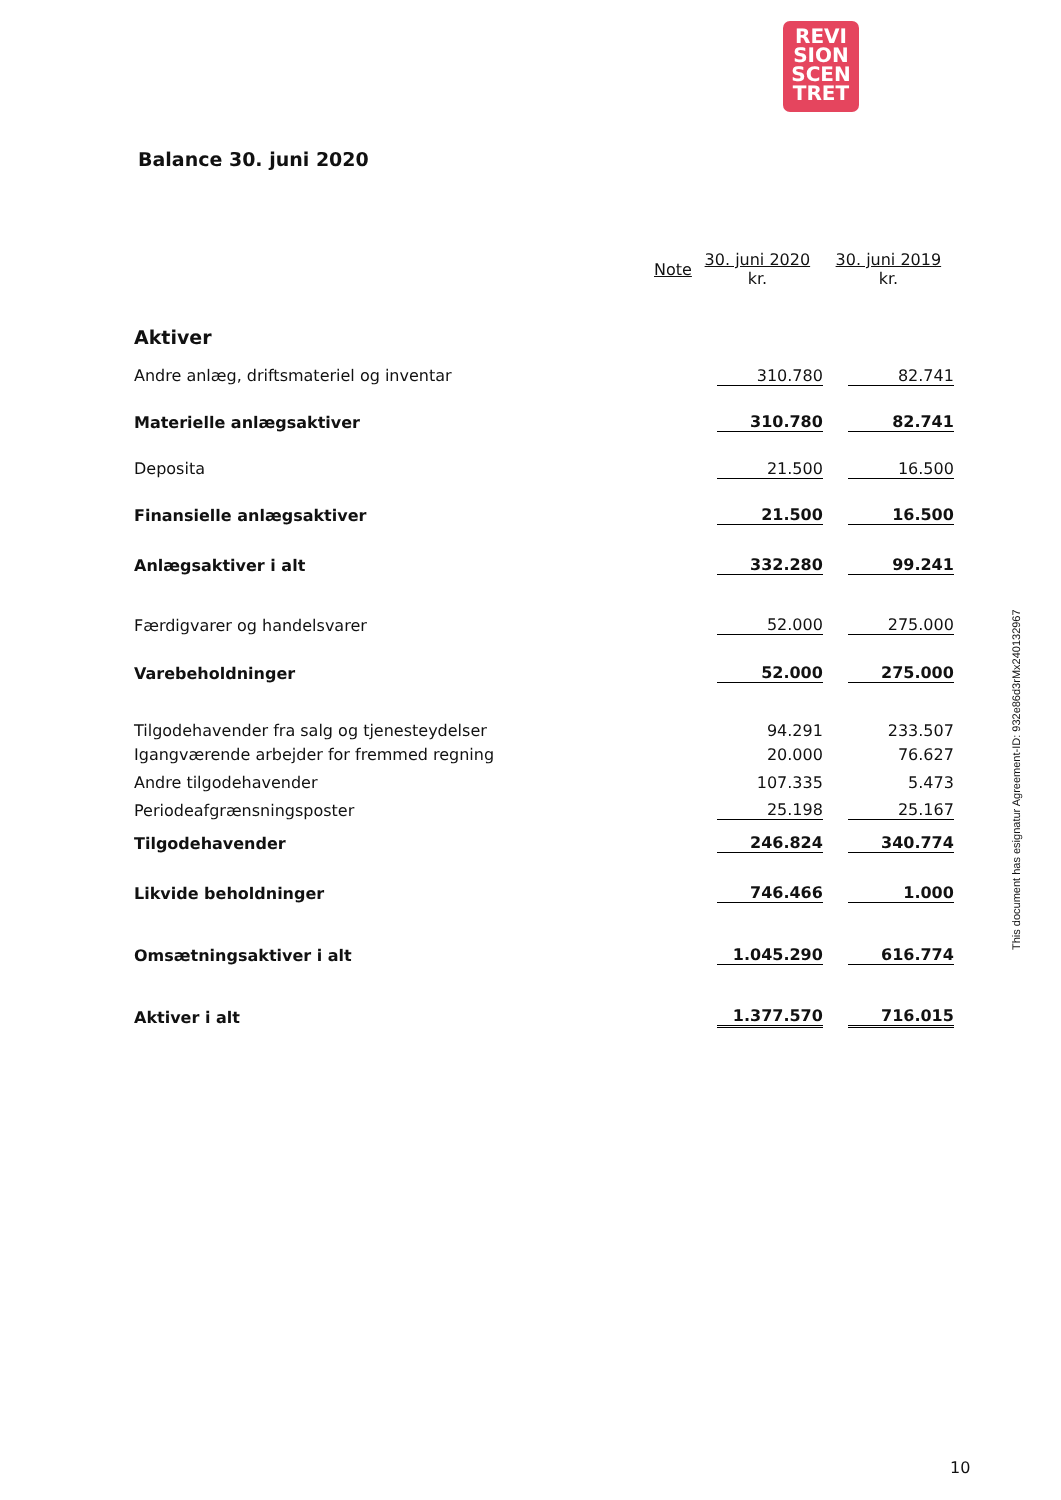REVI
SION
SCEN
TRET
Balance 30. juni 2020
This document has esignatur Agreement-ID: 932e86d3rMx240132967
| | Note | 30. juni 2020 kr. | 30. juni 2019 kr. |
| Aktiver | | | |
| Andre anlæg, driftsmateriel og inventar | | 310.780 | 82.741 |
| Materielle anlægsaktiver | | 310.780 | 82.741 |
| Deposita | | 21.500 | 16.500 |
| Finansielle anlægsaktiver | | 21.500 | 16.500 |
| Anlægsaktiver i alt | | 332.280 | 99.241 |
| Færdigvarer og handelsvarer | | 52.000 | 275.000 |
| Varebeholdninger | | 52.000 | 275.000 |
| Tilgodehavender fra salg og tjenesteydelser | | 94.291 | 233.507 |
| Igangværende arbejder for fremmed regning | | 20.000 | 76.627 |
| Andre tilgodehavender | | 107.335 | 5.473 |
| Periodeafgrænsningsposter | | 25.198 | 25.167 |
| Tilgodehavender | | 246.824 | 340.774 |
| Likvide beholdninger | | 746.466 | 1.000 |
| Omsætningsaktiver i alt | | 1.045.290 | 616.774 |
| Aktiver i alt | | 1.377.570 | 716.015 |
10